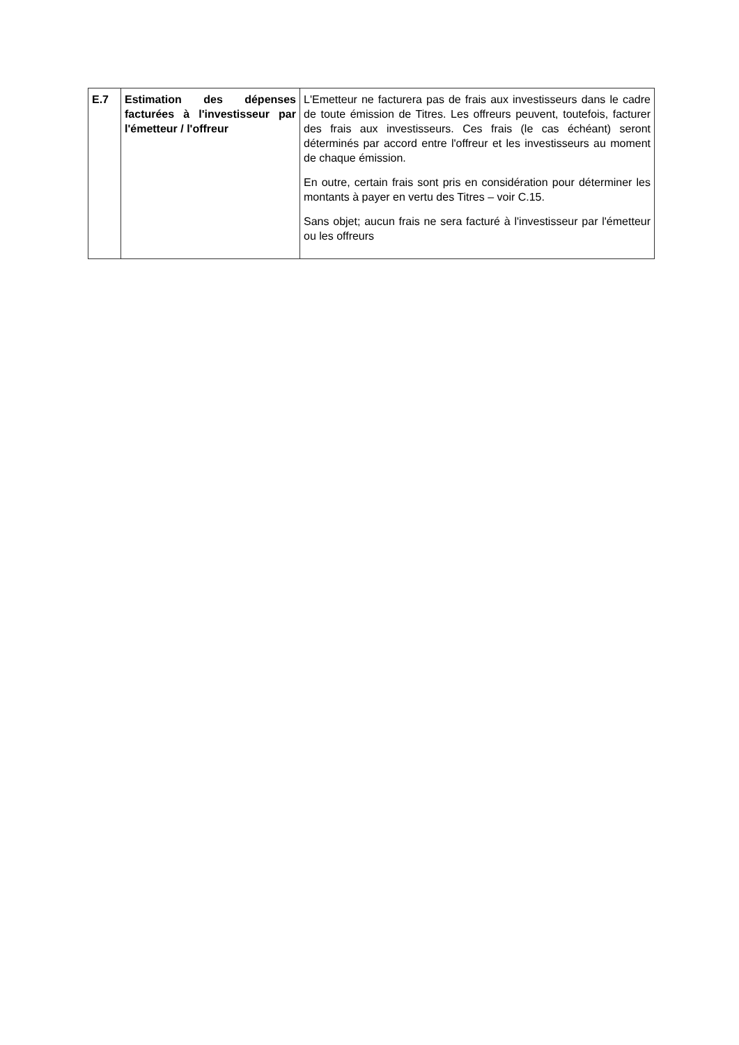| E.7 | Estimation des dépenses facturées à l'investisseur par l'émetteur / l'offreur | L'Emetteur ne facturera pas de frais aux investisseurs dans le cadre de toute émission de Titres. Les offreurs peuvent, toutefois, facturer des frais aux investisseurs. Ces frais (le cas échéant) seront déterminés par accord entre l'offreur et les investisseurs au moment de chaque émission. En outre, certain frais sont pris en considération pour déterminer les montants à payer en vertu des Titres – voir C.15. Sans objet; aucun frais ne sera facturé à l'investisseur par l'émetteur ou les offreurs |